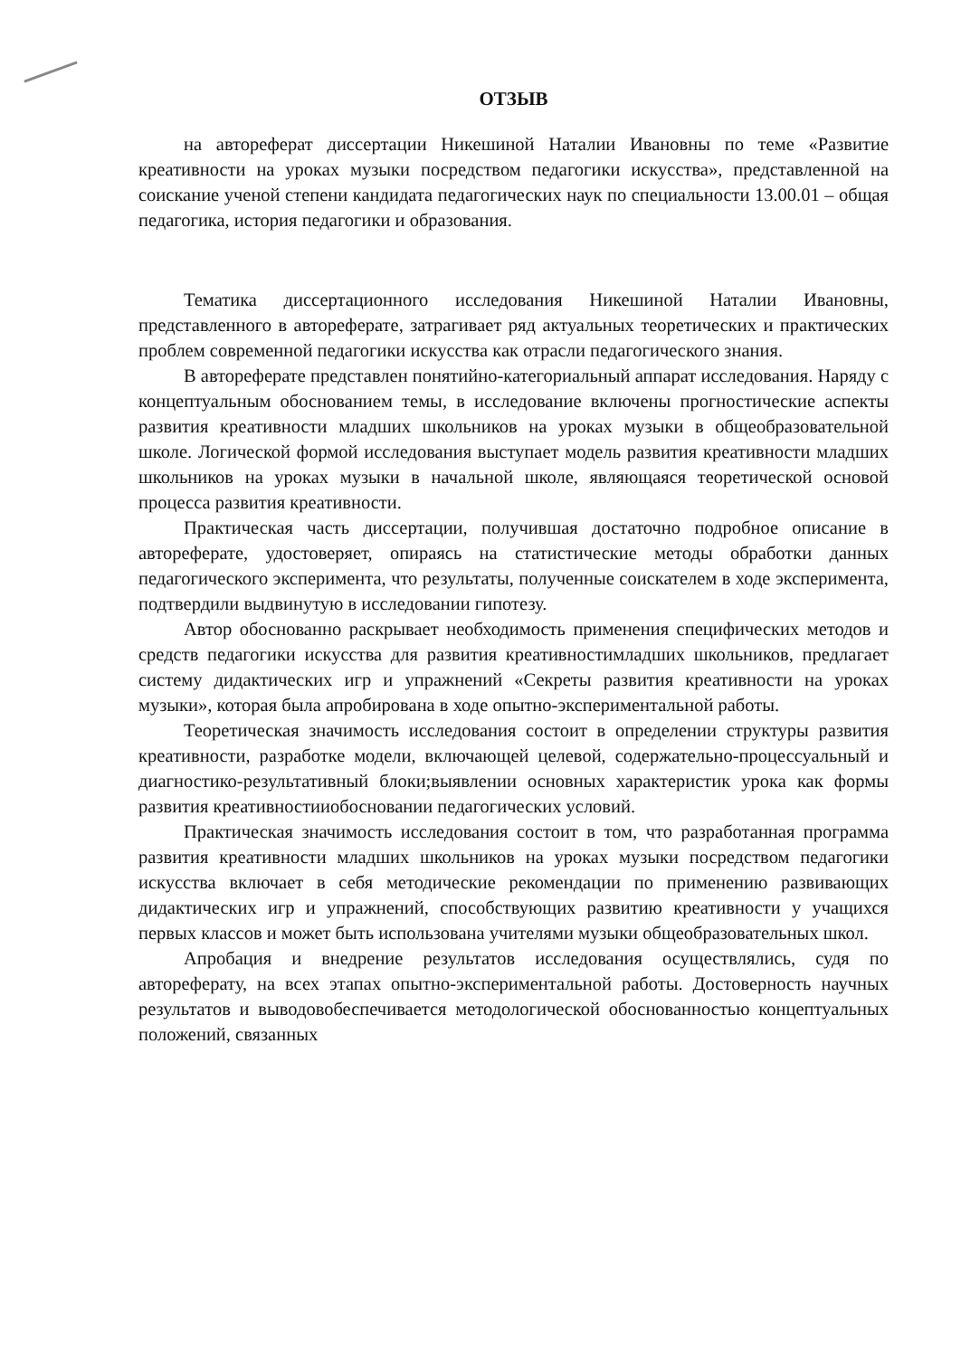ОТЗЫВ
на автореферат диссертации Никешиной Наталии Ивановны по теме «Развитие креативности на уроках музыки посредством педагогики искусства», представленной на соискание ученой степени кандидата педагогических наук по специальности 13.00.01 – общая педагогика, история педагогики и образования.
Тематика диссертационного исследования Никешиной Наталии Ивановны, представленного в автореферате, затрагивает ряд актуальных теоретических и практических проблем современной педагогики искусства как отрасли педагогического знания.
В автореферате представлен понятийно-категориальный аппарат исследования. Наряду с концептуальным обоснованием темы, в исследование включены прогностические аспекты развития креативности младших школьников на уроках музыки в общеобразовательной школе. Логической формой исследования выступает модель развития креативности младших школьников на уроках музыки в начальной школе, являющаяся теоретической основой процесса развития креативности.
Практическая часть диссертации, получившая достаточно подробное описание в автореферате, удостоверяет, опираясь на статистические методы обработки данных педагогического эксперимента, что результаты, полученные соискателем в ходе эксперимента, подтвердили выдвинутую в исследовании гипотезу.
Автор обоснованно раскрывает необходимость применения специфических методов и средств педагогики искусства для развития креативностимладших школьников, предлагает систему дидактических игр и упражнений «Секреты развития креативности на уроках музыки», которая была апробирована в ходе опытно-экспериментальной работы.
Теоретическая значимость исследования состоит в определении структуры развития креативности, разработке модели, включающей целевой, содержательно-процессуальный и диагностико-результативный блоки;выявлении основных характеристик урока как формы развития креативностииобосновании педагогических условий.
Практическая значимость исследования состоит в том, что разработанная программа развития креативности младших школьников на уроках музыки посредством педагогики искусства включает в себя методические рекомендации по применению развивающих дидактических игр и упражнений, способствующих развитию креативности у учащихся первых классов и может быть использована учителями музыки общеобразовательных школ.
Апробация и внедрение результатов исследования осуществлялись, судя по автореферату, на всех этапах опытно-экспериментальной работы. Достоверность научных результатов и выводовобеспечивается методологической обоснованностью концептуальных положений, связанных